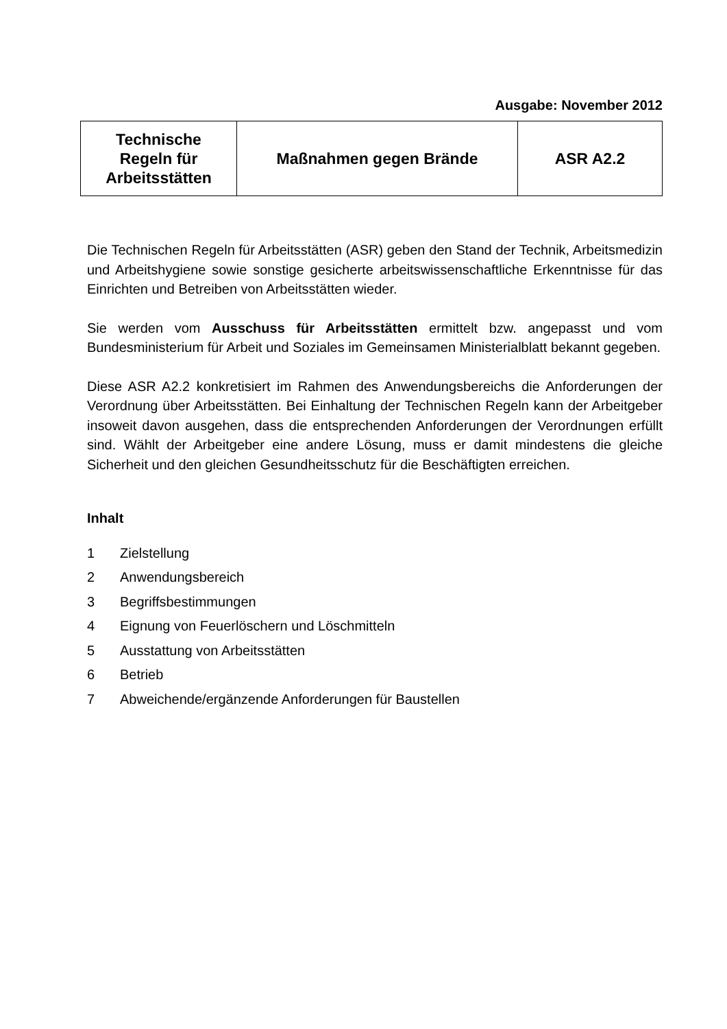Ausgabe: November 2012
| Technische Regeln für Arbeitsstätten | Maßnahmen gegen Brände | ASR A2.2 |
Die Technischen Regeln für Arbeitsstätten (ASR) geben den Stand der Technik, Arbeitsmedizin und Arbeitshygiene sowie sonstige gesicherte arbeitswissenschaftliche Erkenntnisse für das Einrichten und Betreiben von Arbeitsstätten wieder.
Sie werden vom Ausschuss für Arbeitsstätten ermittelt bzw. angepasst und vom Bundesministerium für Arbeit und Soziales im Gemeinsamen Ministerialblatt bekannt gegeben.
Diese ASR A2.2 konkretisiert im Rahmen des Anwendungsbereichs die Anforderungen der Verordnung über Arbeitsstätten. Bei Einhaltung der Technischen Regeln kann der Arbeitgeber insoweit davon ausgehen, dass die entsprechenden Anforderungen der Verordnungen erfüllt sind. Wählt der Arbeitgeber eine andere Lösung, muss er damit mindestens die gleiche Sicherheit und den gleichen Gesundheitsschutz für die Beschäftigten erreichen.
Inhalt
1 Zielstellung
2 Anwendungsbereich
3 Begriffsbestimmungen
4 Eignung von Feuerlöschern und Löschmitteln
5 Ausstattung von Arbeitsstätten
6 Betrieb
7 Abweichende/ergänzende Anforderungen für Baustellen